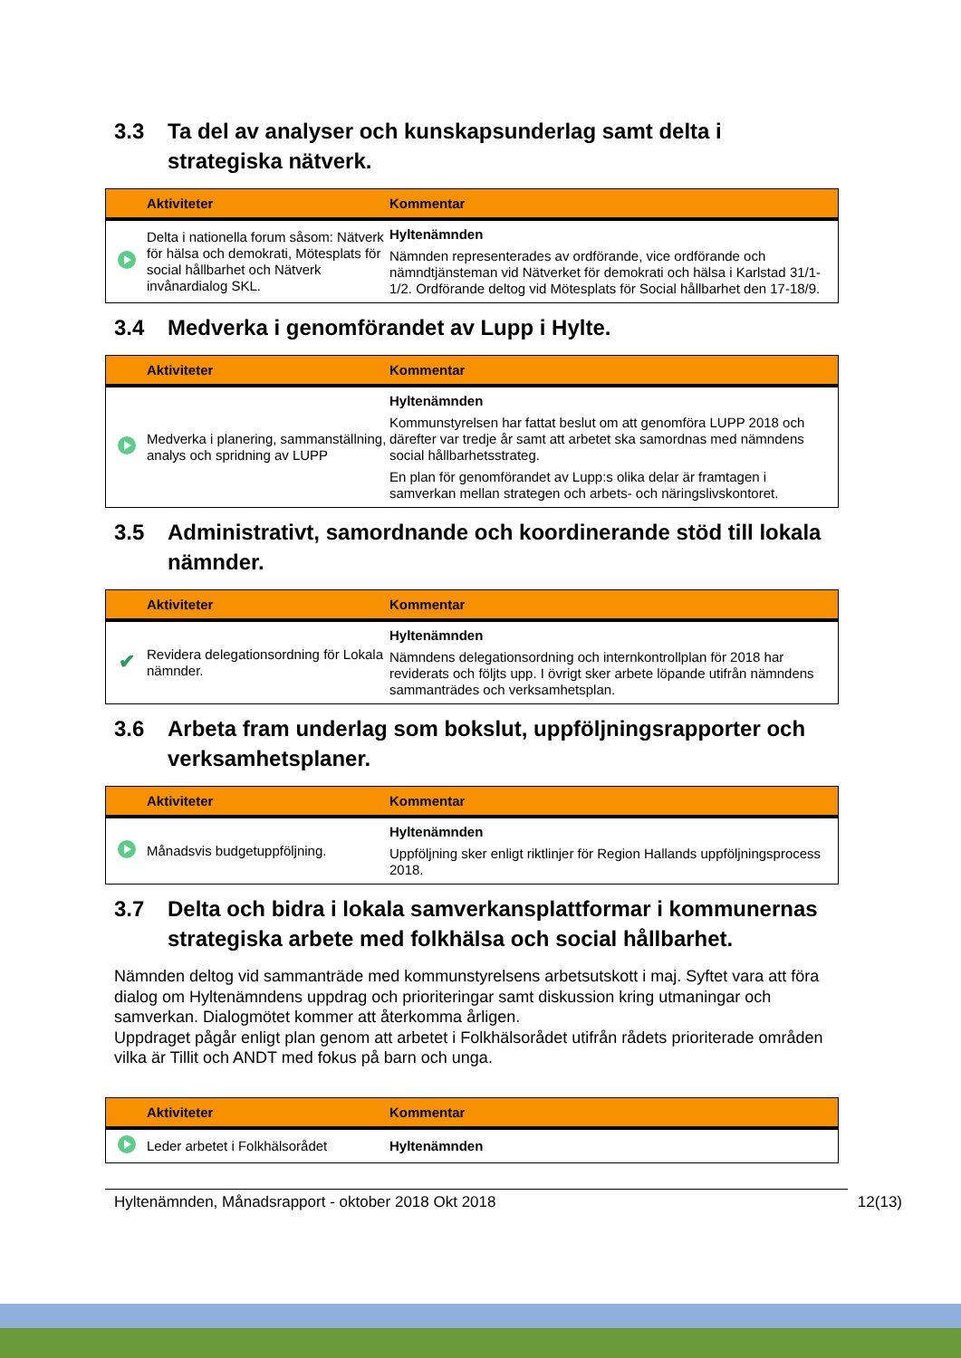3.3 Ta del av analyser och kunskapsunderlag samt delta i strategiska nätverk.
| | Aktiviteter | Kommentar |
| --- | --- | --- |
| | Delta i nationella forum såsom: Nätverk för hälsa och demokrati, Mötesplats för social hållbarhet och Nätverk invånardialog SKL. | Hyltenämnden Nämnden representerades av ordförande, vice ordförande och nämndtjänsteman vid Nätverket för demokrati och hälsa i Karlstad 31/1-1/2. Ordförande deltog vid Mötesplats för Social hållbarhet den 17-18/9. |
3.4 Medverka i genomförandet av Lupp i Hylte.
| | Aktiviteter | Kommentar |
| --- | --- | --- |
| | Medverka i planering, sammanställning, analys och spridning av LUPP | Hyltenämnden Kommunstyrelsen har fattat beslut om att genomföra LUPP 2018 och därefter var tredje år samt att arbetet ska samordnas med nämndens social hållbarhetsstrateg. En plan för genomförandet av Lupp:s olika delar är framtagen i samverkan mellan strategen och arbets- och näringslivskontoret. |
3.5 Administrativt, samordnande och koordinerande stöd till lokala nämnder.
| | Aktiviteter | Kommentar |
| --- | --- | --- |
| ✔ | Revidera delegationsordning för Lokala nämnder. | Hyltenämnden Nämndens delegationsordning och internkontrollplan för 2018 har reviderats och följts upp. I övrigt sker arbete löpande utifrån nämndens sammanträdes och verksamhetsplan. |
3.6 Arbeta fram underlag som bokslut, uppföljningsrapporter och verksamhetsplaner.
| | Aktiviteter | Kommentar |
| --- | --- | --- |
| | Månadsvis budgetuppföljning. | Hyltenämnden Uppföljning sker enligt riktlinjer för Region Hallands uppföljningsprocess 2018. |
3.7 Delta och bidra i lokala samverkansplattformar i kommunernas strategiska arbete med folkhälsa och social hållbarhet.
Nämnden deltog vid sammanträde med kommunstyrelsens arbetsutskott i maj. Syftet vara att föra dialog om Hyltenämndens uppdrag och prioriteringar samt diskussion kring utmaningar och samverkan. Dialogmötet kommer att återkomma årligen.
Uppdraget pågår enligt plan genom att arbetet i Folkhälsorådet utifrån rådets prioriterade områden vilka är Tillit och ANDT med fokus på barn och unga.
| | Aktiviteter | Kommentar |
| --- | --- | --- |
| | Leder arbetet i Folkhälsorådet | Hyltenämnden |
Hyltenämnden, Månadsrapport - oktober 2018 Okt 2018 12(13)